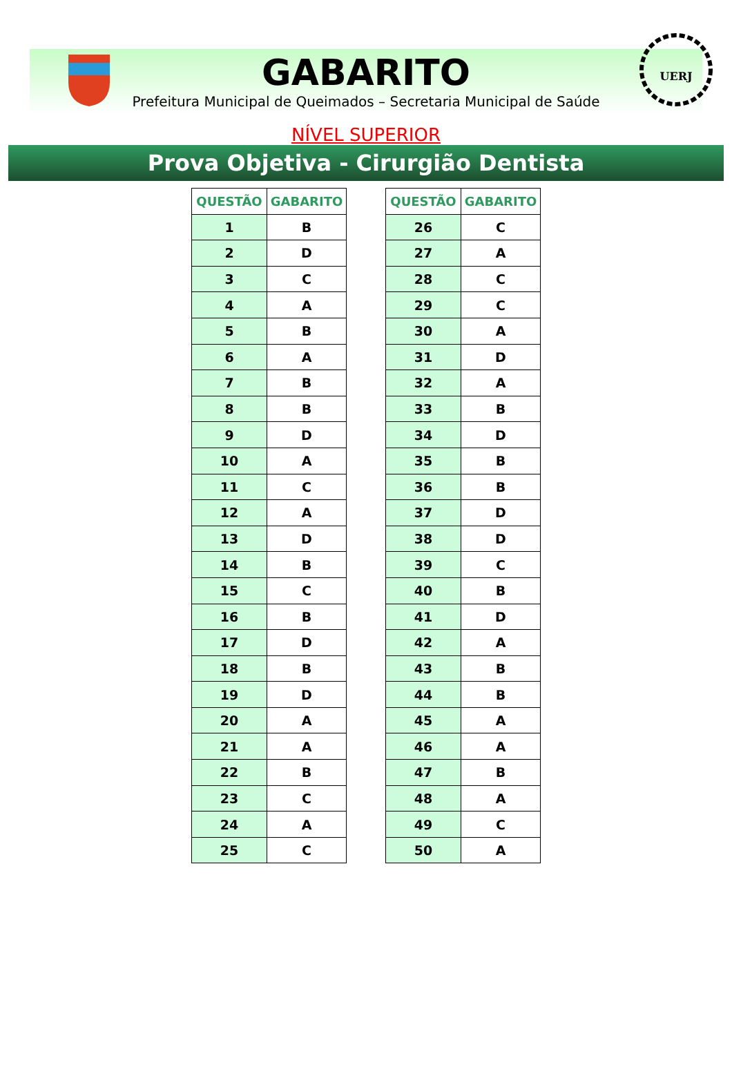GABARITO
Prefeitura Municipal de Queimados – Secretaria Municipal de Saúde
UERJ
NÍVEL SUPERIOR
Prova Objetiva - Cirurgião Dentista
| QUESTÃO | GABARITO |
| --- | --- |
| 1 | B |
| 2 | D |
| 3 | C |
| 4 | A |
| 5 | B |
| 6 | A |
| 7 | B |
| 8 | B |
| 9 | D |
| 10 | A |
| 11 | C |
| 12 | A |
| 13 | D |
| 14 | B |
| 15 | C |
| 16 | B |
| 17 | D |
| 18 | B |
| 19 | D |
| 20 | A |
| 21 | A |
| 22 | B |
| 23 | C |
| 24 | A |
| 25 | C |
| QUESTÃO | GABARITO |
| --- | --- |
| 26 | C |
| 27 | A |
| 28 | C |
| 29 | C |
| 30 | A |
| 31 | D |
| 32 | A |
| 33 | B |
| 34 | D |
| 35 | B |
| 36 | B |
| 37 | D |
| 38 | D |
| 39 | C |
| 40 | B |
| 41 | D |
| 42 | A |
| 43 | B |
| 44 | B |
| 45 | A |
| 46 | A |
| 47 | B |
| 48 | A |
| 49 | C |
| 50 | A |